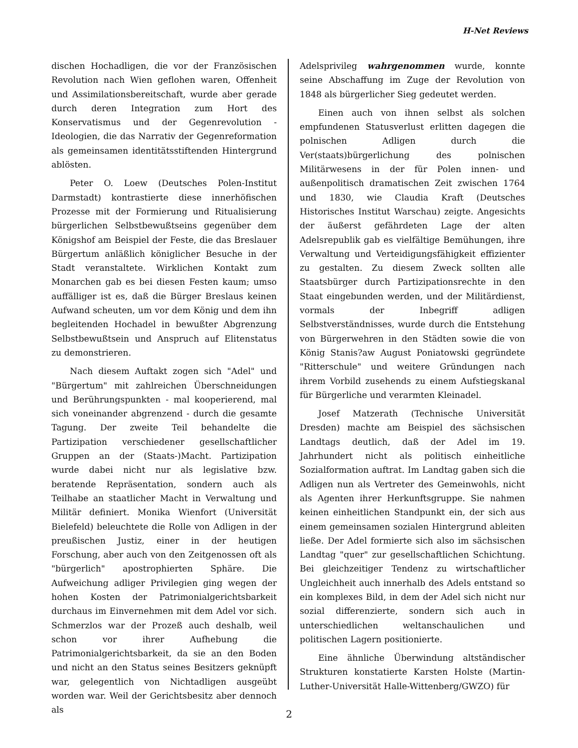H-Net Reviews
dischen Hochadligen, die vor der Französischen Revolution nach Wien geflohen waren, Offenheit und Assimilationsbereitschaft, wurde aber gerade durch deren Integration zum Hort des Konservatismus und der Gegenrevolution - Ideologien, die das Narrativ der Gegenreformation als gemeinsamen identitätsstiftenden Hintergrund ablösten.
Peter O. Loew (Deutsches Polen-Institut Darmstadt) kontrastierte diese innerhöfischen Prozesse mit der Formierung und Ritualisierung bürgerlichen Selbstbewußtseins gegenüber dem Königshof am Beispiel der Feste, die das Breslauer Bürgertum anläßlich königlicher Besuche in der Stadt veranstaltete. Wirklichen Kontakt zum Monarchen gab es bei diesen Festen kaum; umso auffälliger ist es, daß die Bürger Breslaus keinen Aufwand scheuten, um vor dem König und dem ihn begleitenden Hochadel in bewußter Abgrenzung Selbstbewußtsein und Anspruch auf Elitenstatus zu demonstrieren.
Nach diesem Auftakt zogen sich "Adel" und "Bürgertum" mit zahlreichen Überschneidungen und Berührungspunkten - mal kooperierend, mal sich voneinander abgrenzend - durch die gesamte Tagung. Der zweite Teil behandelte die Partizipation verschiedener gesellschaftlicher Gruppen an der (Staats-)Macht. Partizipation wurde dabei nicht nur als legislative bzw. beratende Repräsentation, sondern auch als Teilhabe an staatlicher Macht in Verwaltung und Militär definiert. Monika Wienfort (Universität Bielefeld) beleuchtete die Rolle von Adligen in der preußischen Justiz, einer in der heutigen Forschung, aber auch von den Zeitgenossen oft als "bürgerlich" apostrophierten Sphäre. Die Aufweichung adliger Privilegien ging wegen der hohen Kosten der Patrimonialgerichtsbarkeit durchaus im Einvernehmen mit dem Adel vor sich. Schmerzlos war der Prozeß auch deshalb, weil schon vor ihrer Aufhebung die Patrimonialgerichtsbarkeit, da sie an den Boden und nicht an den Status seines Besitzers geknüpft war, gelegentlich von Nichtadligen ausgeübt worden war. Weil der Gerichtsbesitz aber dennoch als
Adelsprivileg wahrgenommen wurde, konnte seine Abschaffung im Zuge der Revolution von 1848 als bürgerlicher Sieg gedeutet werden.
Einen auch von ihnen selbst als solchen empfundenen Statusverlust erlitten dagegen die polnischen Adligen durch die Ver(staats)bürgerlichung des polnischen Militärwesens in der für Polen innen- und außenpolitisch dramatischen Zeit zwischen 1764 und 1830, wie Claudia Kraft (Deutsches Historisches Institut Warschau) zeigte. Angesichts der äußerst gefährdeten Lage der alten Adelsrepublik gab es vielfältige Bemühungen, ihre Verwaltung und Verteidigungsfähigkeit effizienter zu gestalten. Zu diesem Zweck sollten alle Staatsbürger durch Partizipationsrechte in den Staat eingebunden werden, und der Militärdienst, vormals der Inbegriff adligen Selbstverständnisses, wurde durch die Entstehung von Bürgerwehren in den Städten sowie die von König Stanis?aw August Poniatowski gegründete "Ritterschule" und weitere Gründungen nach ihrem Vorbild zusehends zu einem Aufstiegskanal für Bürgerliche und verarmten Kleinadel.
Josef Matzerath (Technische Universität Dresden) machte am Beispiel des sächsischen Landtags deutlich, daß der Adel im 19. Jahrhundert nicht als politisch einheitliche Sozialformation auftrat. Im Landtag gaben sich die Adligen nun als Vertreter des Gemeinwohls, nicht als Agenten ihrer Herkunftsgruppe. Sie nahmen keinen einheitlichen Standpunkt ein, der sich aus einem gemeinsamen sozialen Hintergrund ableiten ließe. Der Adel formierte sich also im sächsischen Landtag "quer" zur gesellschaftlichen Schichtung. Bei gleichzeitiger Tendenz zu wirtschaftlicher Ungleichheit auch innerhalb des Adels entstand so ein komplexes Bild, in dem der Adel sich nicht nur sozial differenzierte, sondern sich auch in unterschiedlichen weltanschaulichen und politischen Lagern positionierte.
Eine ähnliche Überwindung altständischer Strukturen konstatierte Karsten Holste (Martin-Luther-Universität Halle-Wittenberg/GWZO) für
2